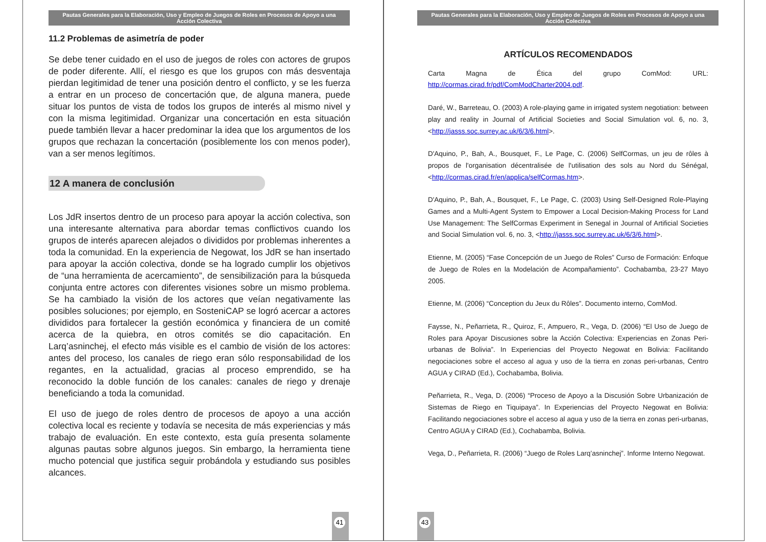Pautas Generales para la Elaboración, Uso y Empleo de Juegos de Roles en Procesos de Apoyo a una Acción Colectiva
11.2 Problemas de asimetría de poder
Se debe tener cuidado en el uso de juegos de roles con actores de grupos de poder diferente. Allí, el riesgo es que los grupos con más desventaja pierdan legitimidad de tener una posición dentro el conflicto, y se les fuerza a entrar en un proceso de concertación que, de alguna manera, puede situar los puntos de vista de todos los grupos de interés al mismo nivel y con la misma legitimidad. Organizar una concertación en esta situación puede también llevar a hacer predominar la idea que los argumentos de los grupos que rechazan la concertación (posiblemente los con menos poder), van a ser menos legítimos.
12 A manera de conclusión
Los JdR insertos dentro de un proceso para apoyar la acción colectiva, son una interesante alternativa para abordar temas conflictivos cuando los grupos de interés aparecen alejados o divididos por problemas inherentes a toda la comunidad. En la experiencia de Negowat, los JdR se han insertado para apoyar la acción colectiva, donde se ha logrado cumplir los objetivos de “una herramienta de acercamiento”, de sensibilización para la búsqueda conjunta entre actores con diferentes visiones sobre un mismo problema. Se ha cambiado la visión de los actores que veían negativamente las posibles soluciones; por ejemplo, en SosteniCAP se logró acercar a actores divididos para fortalecer la gestión económica y financiera de un comité acerca de la quiebra, en otros comités se dio capacitación. En Larq’asninchej, el efecto más visible es el cambio de visión de los actores: antes del proceso, los canales de riego eran sólo responsabilidad de los regantes, en la actualidad, gracias al proceso emprendido, se ha reconocido la doble función de los canales: canales de riego y drenaje beneficiando a toda la comunidad.
El uso de juego de roles dentro de procesos de apoyo a una acción colectiva local es reciente y todavía se necesita de más experiencias y más trabajo de evaluación. En este contexto, esta guía presenta solamente algunas pautas sobre algunos juegos. Sin embargo, la herramienta tiene mucho potencial que justifica seguir probándola y estudiando sus posibles alcances.
41
Pautas Generales para la Elaboración, Uso y Empleo de Juegos de Roles en Procesos de Apoyo a una Acción Colectiva
ARTÍCULOS RECOMENDADOS
Carta Magna de Ética del grupo ComMod: URL: http://cormas.cirad.fr/pdf/ComModCharter2004.pdf.
Daré, W., Barreteau, O. (2003) A role-playing game in irrigated system negotiation: between play and reality in Journal of Artificial Societies and Social Simulation vol. 6, no. 3, <http://jasss.soc.surrey.ac.uk/6/3/6.html>.
D'Aquino, P., Bah, A., Bousquet, F., Le Page, C. (2006) SelfCormas, un jeu de rôles à propos de l'organisation décentralisée de l'utilisation des sols au Nord du Sénégal, <http://cormas.cirad.fr/en/applica/selfCormas.htm>.
D'Aquino, P., Bah, A., Bousquet, F., Le Page, C. (2003) Using Self-Designed Role-Playing Games and a Multi-Agent System to Empower a Local Decision-Making Process for Land Use Management: The SelfCormas Experiment in Senegal in Journal of Artificial Societies and Social Simulation vol. 6, no. 3, <http://jasss.soc.surrey.ac.uk/6/3/6.html>.
Etienne, M. (2005) “Fase Concepción de un Juego de Roles” Curso de Formación: Enfoque de Juego de Roles en la Modelación de Acompañamiento”. Cochabamba, 23-27 Mayo 2005.
Etienne, M. (2006) “Conception du Jeux du Rôles”. Documento interno, ComMod.
Faysse, N., Peñarrieta, R., Quiroz, F., Ampuero, R., Vega, D. (2006) “El Uso de Juego de Roles para Apoyar Discusiones sobre la Acción Colectiva: Experiencias en Zonas Peri-urbanas de Bolivia”. In Experiencias del Proyecto Negowat en Bolivia: Facilitando negociaciones sobre el acceso al agua y uso de la tierra en zonas peri-urbanas, Centro AGUA y CIRAD (Ed.), Cochabamba, Bolivia.
Peñarrieta, R., Vega, D. (2006) “Proceso de Apoyo a la Discusión Sobre Urbanización de Sistemas de Riego en Tiquipaya”. In Experiencias del Proyecto Negowat en Bolivia: Facilitando negociaciones sobre el acceso al agua y uso de la tierra en zonas peri-urbanas, Centro AGUA y CIRAD (Ed.), Cochabamba, Bolivia.
Vega, D., Peñarrieta, R. (2006) “Juego de Roles Larq’asninchej”. Informe Interno Negowat.
43